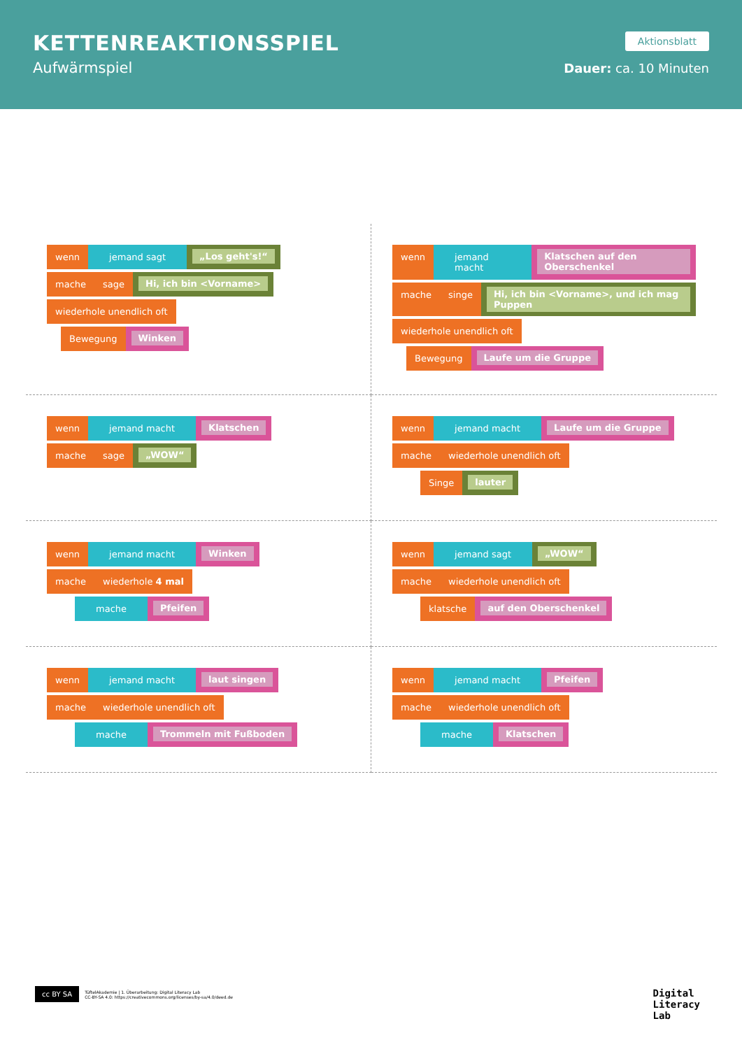KETTENREAKTIONSSPIEL
Aufwärmspiel
Aktionsblatt
Dauer: ca. 10 Minuten
wenn jemand sagt „Los geht's!“
mache sage Hi, ich bin <Vorname>
wiederhole unendlich oft
Bewegung Winken
wenn jemand macht Klatschen auf den Oberschenkel
mache singe Hi, ich bin <Vorname>, und ich mag Puppen
wiederhole unendlich oft
Bewegung Laufe um die Gruppe
wenn jemand macht Klatschen
mache sage „WOW“
wenn jemand macht Laufe um die Gruppe
mache wiederhole unendlich oft
Singe lauter
wenn jemand macht Winken
mache wiederhole 4 mal
mache Pfeifen
wenn jemand sagt „WOW“
mache wiederhole unendlich oft
klatsche auf den Oberschenkel
wenn jemand macht laut singen
mache wiederhole unendlich oft
mache Trommeln mit Fußboden
wenn jemand macht Pfeifen
mache wiederhole unendlich oft
mache Klatschen
cc BY SA
TüftelAkademie | 1. Überarbeitung: Digital Literacy Lab
CC-BY-SA 4.0: https://creativecommons.org/licenses/by-sa/4.0/deed.de
Digital
Literacy
Lab